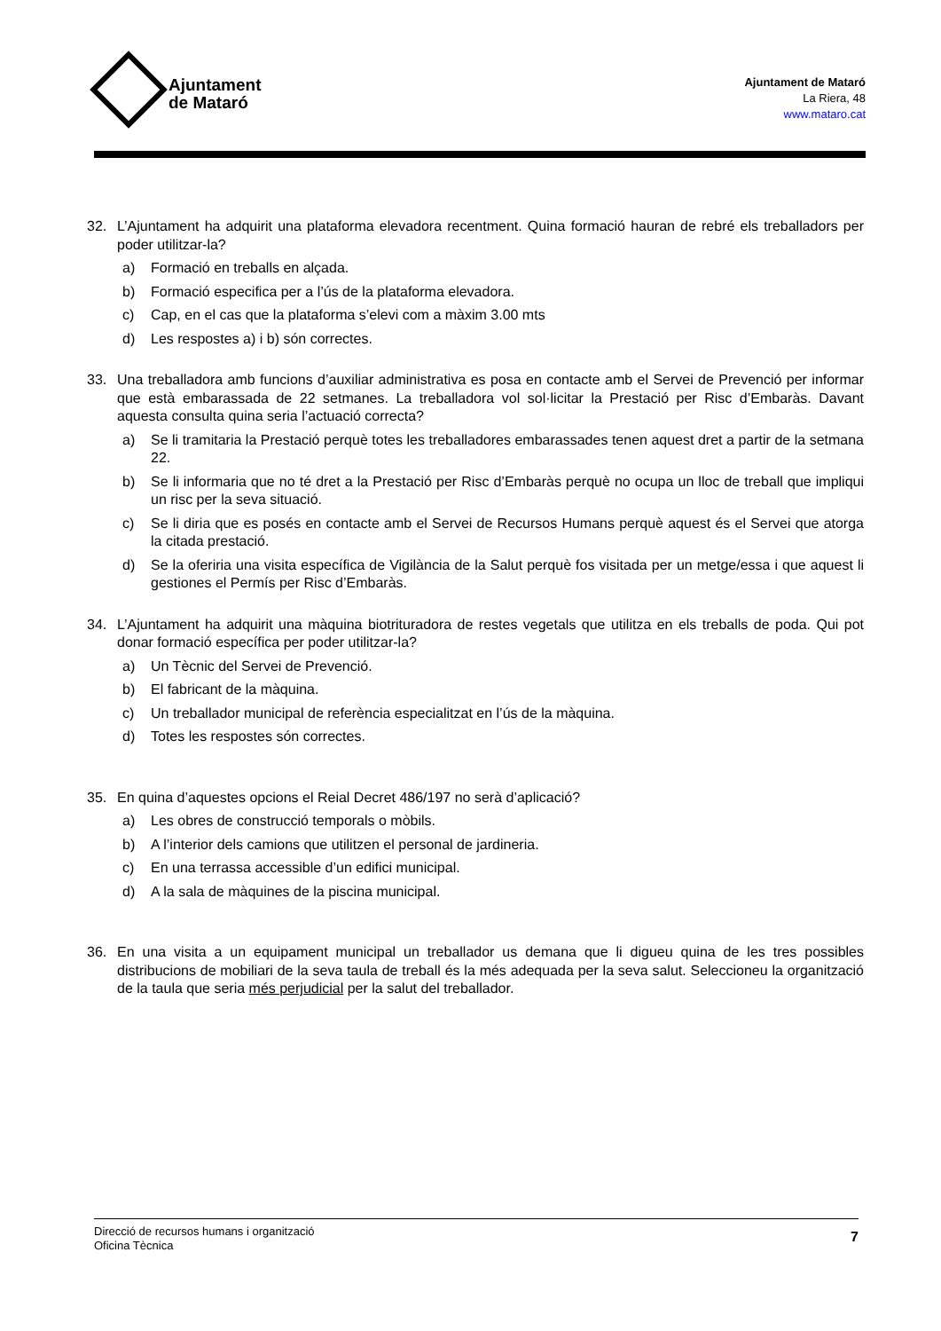Ajuntament
de Mataró
Ajuntament de Mataró
La Riera, 48
www.mataro.cat
32. L’Ajuntament ha adquirit una plataforma elevadora recentment. Quina formació hauran de rebré els treballadors per poder utilitzar-la?
a) Formació en treballs en alçada.
b) Formació especifica per a l’ús de la plataforma elevadora.
c) Cap, en el cas que la plataforma s’elevi com a màxim 3.00 mts
d) Les respostes a) i b) són correctes.
33. Una treballadora amb funcions d’auxiliar administrativa es posa en contacte amb el Servei de Prevenció per informar que està embarassada de 22 setmanes. La treballadora vol sol·licitar la Prestació per Risc d’Embaràs. Davant aquesta consulta quina seria l’actuació correcta?
a) Se li tramitaria la Prestació perquè totes les treballadores embarassades tenen aquest dret a partir de la setmana 22.
b) Se li informaria que no té dret a la Prestació per Risc d’Embaràs perquè no ocupa un lloc de treball que impliqui un risc per la seva situació.
c) Se li diria que es posés en contacte amb el Servei de Recursos Humans perquè aquest és el Servei que atorga la citada prestació.
d) Se la oferiria una visita específica de Vigilància de la Salut perquè fos visitada per un metge/essa i que aquest li gestiones el Permís per Risc d’Embaràs.
34. L’Ajuntament ha adquirit una màquina biotrituradora de restes vegetals que utilitza en els treballs de poda. Qui pot donar formació específica per poder utilitzar-la?
a) Un Tècnic del Servei de Prevenció.
b) El fabricant de la màquina.
c) Un treballador municipal de referència especialitzat en l’ús de la màquina.
d) Totes les respostes són correctes.
35. En quina d’aquestes opcions el Reial Decret 486/197 no serà d’aplicació?
a) Les obres de construcció temporals o mòbils.
b) A l’interior dels camions que utilitzen el personal de jardineria.
c) En una terrassa accessible d’un edifici municipal.
d) A la sala de màquines de la piscina municipal.
36. En una visita a un equipament municipal un treballador us demana que li digueu quina de les tres possibles distribucions de mobiliari de la seva taula de treball és la més adequada per la seva salut. Seleccioneu la organització de la taula que seria més perjudicial per la salut del treballador.
Direcció de recursos humans i organització
Oficina Tècnica
7